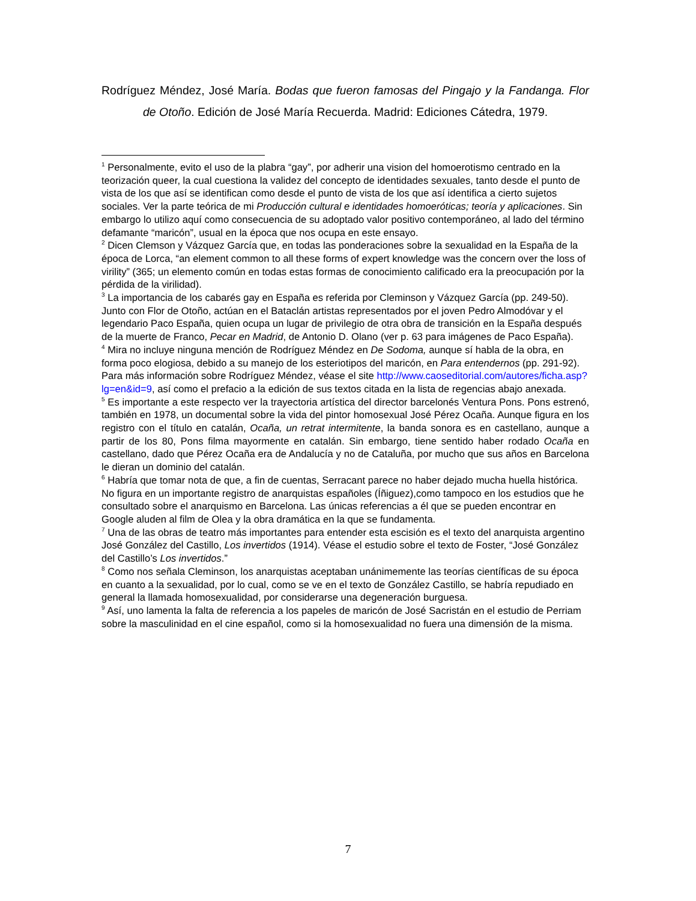Rodríguez Méndez, José María. Bodas que fueron famosas del Pingajo y la Fandanga. Flor de Otoño. Edición de José María Recuerda. Madrid: Ediciones Cátedra, 1979.
<sup>1</sup> Personalmente, evito el uso de la plabra “gay”, por adherir una vision del homoerotismo centrado en la teorización queer, la cual cuestiona la validez del concepto de identidades sexuales, tanto desde el punto de vista de los que así se identifican como desde el punto de vista de los que así identifica a cierto sujetos sociales. Ver la parte teórica de mi Producción cultural e identidades homoeróticas; teoría y aplicaciones. Sin embargo lo utilizo aquí como consecuencia de su adoptado valor positivo contemporáneo, al lado del término defamante “maricón”, usual en la época que nos ocupa en este ensayo.
<sup>2</sup> Dicen Clemson y Vázquez García que, en todas las ponderaciones sobre la sexualidad en la España de la época de Lorca, “an element common to all these forms of expert knowledge was the concern over the loss of virility” (365; un elemento común en todas estas formas de conocimiento calificado era la preocupación por la pérdida de la virilidad).
<sup>3</sup> La importancia de los cabarés gay en España es referida por Cleminson y Vázquez García (pp. 249-50). Junto con Flor de Otoño, actúan en el Bataclán artistas representados por el joven Pedro Almodóvar y el legendario Paco España, quien ocupa un lugar de privilegio de otra obra de transición en la España después de la muerte de Franco, Pecar en Madrid, de Antonio D. Olano (ver p. 63 para imágenes de Paco España).
<sup>4</sup> Mira no incluye ninguna mención de Rodríguez Méndez en De Sodoma, aunque sí habla de la obra, en forma poco elogiosa, debido a su manejo de los esteriotipos del maricón, en Para entendernos (pp. 291-92). Para más información sobre Rodríguez Méndez, véase el site http://www.caoseditorial.com/autores/ficha.asp?lg=en&id=9, así como el prefacio a la edición de sus textos citada en la lista de regencias abajo anexada.
<sup>5</sup> Es importante a este respecto ver la trayectoria artística del director barcelonés Ventura Pons. Pons estrenó, también en 1978, un documental sobre la vida del pintor homosexual José Pérez Ocaña. Aunque figura en los registro con el título en catalán, Ocaña, un retrat intermitente, la banda sonora es en castellano, aunque a partir de los 80, Pons filma mayormente en catalán. Sin embargo, tiene sentido haber rodado Ocaña en castellano, dado que Pérez Ocaña era de Andalucía y no de Cataluña, por mucho que sus años en Barcelona le dieran un dominio del catalán.
<sup>6</sup> Habría que tomar nota de que, a fin de cuentas, Serracant parece no haber dejado mucha huella histórica. No figura en un importante registro de anarquistas españoles (Íñiguez),como tampoco en los estudios que he consultado sobre el anarquismo en Barcelona. Las únicas referencias a él que se pueden encontrar en Google aluden al film de Olea y la obra dramática en la que se fundamenta.
<sup>7</sup> Una de las obras de teatro más importantes para entender esta escisión es el texto del anarquista argentino José González del Castillo, Los invertidos (1914). Véase el estudio sobre el texto de Foster, “José González del Castillo’s Los invertidos.”
<sup>8</sup> Como nos señala Cleminson, los anarquistas aceptaban unánimemente las teorías científicas de su época en cuanto a la sexualidad, por lo cual, como se ve en el texto de González Castillo, se habría repudiado en general la llamada homosexualidad, por considerarse una degeneración burguesa.
<sup>9</sup> Así, uno lamenta la falta de referencia a los papeles de maricón de José Sacristán en el estudio de Perriam sobre la masculinidad en el cine español, como si la homosexualidad no fuera una dimensión de la misma.
7